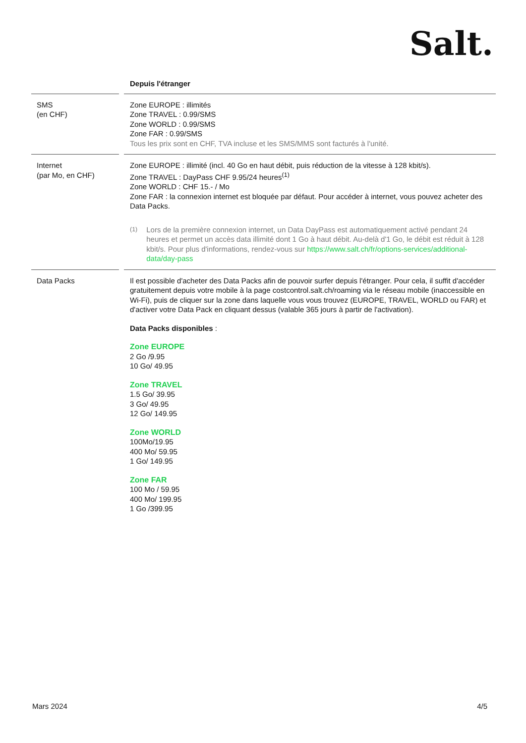Salt.
| | | Depuis l'étranger |
| --- | --- | --- |
| SMS (en CHF) | | Zone EUROPE : illimités Zone TRAVEL : 0.99/SMS Zone WORLD : 0.99/SMS Zone FAR : 0.99/SMS Tous les prix sont en CHF, TVA incluse et les SMS/MMS sont facturés à l'unité. |
| Internet (par Mo, en CHF) | | Zone EUROPE : illimité (incl. 40 Go en haut débit, puis réduction de la vitesse à 128 kbit/s). Zone TRAVEL : DayPass CHF 9.95/24 heures<sup>(1)</sup> Zone WORLD : CHF 15.- / Mo Zone FAR : la connexion internet est bloquée par défaut. Pour accéder à internet, vous pouvez acheter des Data Packs. <sup>(1)</sup> Lors de la première connexion internet, un Data DayPass est automatiquement activé pendant 24 heures et permet un accès data illimité dont 1 Go à haut débit. Au-delà d'1 Go, le débit est réduit à 128 kbit/s. Pour plus d'informations, rendez-vous sur https://www.salt.ch/fr/options-services/additional-data/day-pass |
| Data Packs | | Il est possible d'acheter des Data Packs afin de pouvoir surfer depuis l'étranger. Pour cela, il suffit d'accéder gratuitement depuis votre mobile à la page costcontrol.salt.ch/roaming via le réseau mobile (inaccessible en Wi-Fi), puis de cliquer sur la zone dans laquelle vous vous trouvez (EUROPE, TRAVEL, WORLD ou FAR) et d'activer votre Data Pack en cliquant dessus (valable 365 jours à partir de l'activation). Data Packs disponibles : Zone EUROPE 2 Go /9.95 10 Go/ 49.95 Zone TRAVEL 1.5 Go/ 39.95 3 Go/ 49.95 12 Go/ 149.95 Zone WORLD 100Mo/19.95 400 Mo/ 59.95 1 Go/ 149.95 Zone FAR 100 Mo / 59.95 400 Mo/ 199.95 1 Go /399.95 |
Mars 2024 4/5